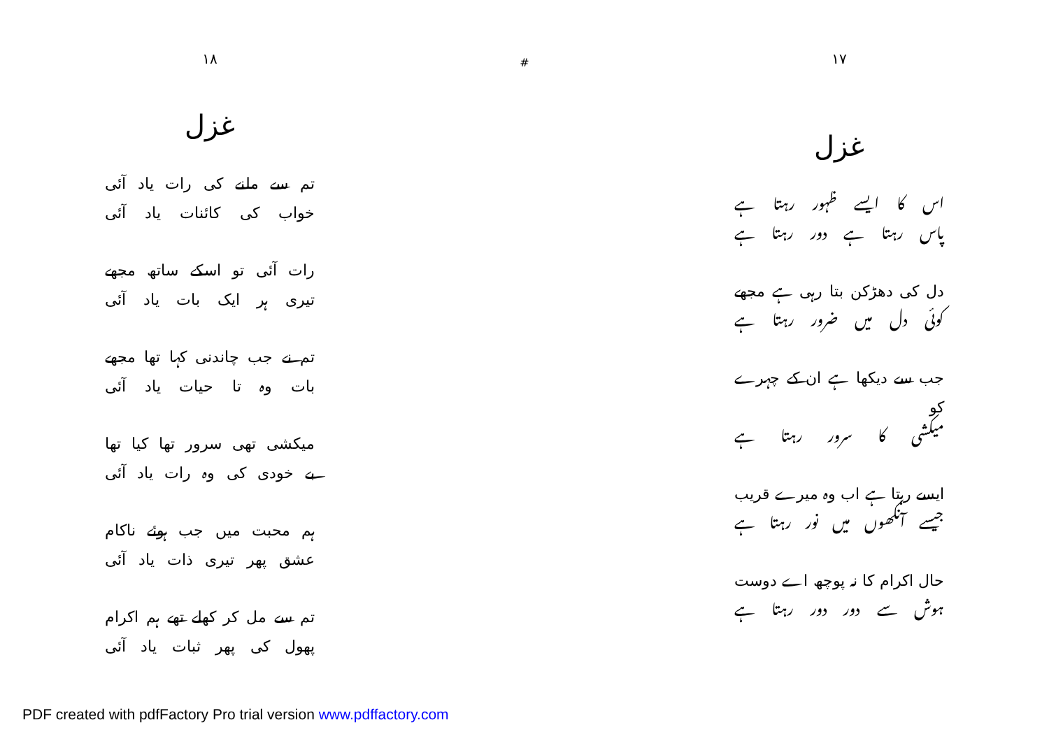۱۸
غزل
تم سے ملنے کی رات یاد آئی
خواب کی کائنات یاد آئی
رات آئی تو اسکے ساتھ مجھے
تیری ہر ایک بات یاد آئی
تم نے جب چاندنی کہا تھا مجھے
بات وہ تا حیات یاد آئی
میکشی تھی سرور تھا کیا تھا
بے خودی کی وہ رات یاد آئی
ہم محبت میں جب ہوئے ناکام
عشق پھر تیری ذات یاد آئی
تم سے مل کر کھلے تھے ہم اکرام
پھول کی پھر ثبات یاد آئی
#
۱۷
غزل
اس کا ایسے ظہور رہتا ہے
پاس رہتا ہے دور رہتا ہے
دل کی دھڑکن بتا رہی ہے مجھے
کوئی دل میں ضرور رہتا ہے
جب سے دیکھا ہے ان کے چہرے کو
میکشی کا سرور رہتا ہے
ایسے رہتا ہے اب وہ میرے قریب
جیسے آنکھوں میں نور رہتا ہے
حال اکرام کا نہ پوچھ اے دوست
ہوش سے دور دور رہتا ہے
PDF created with pdfFactory Pro trial version www.pdffactory.com